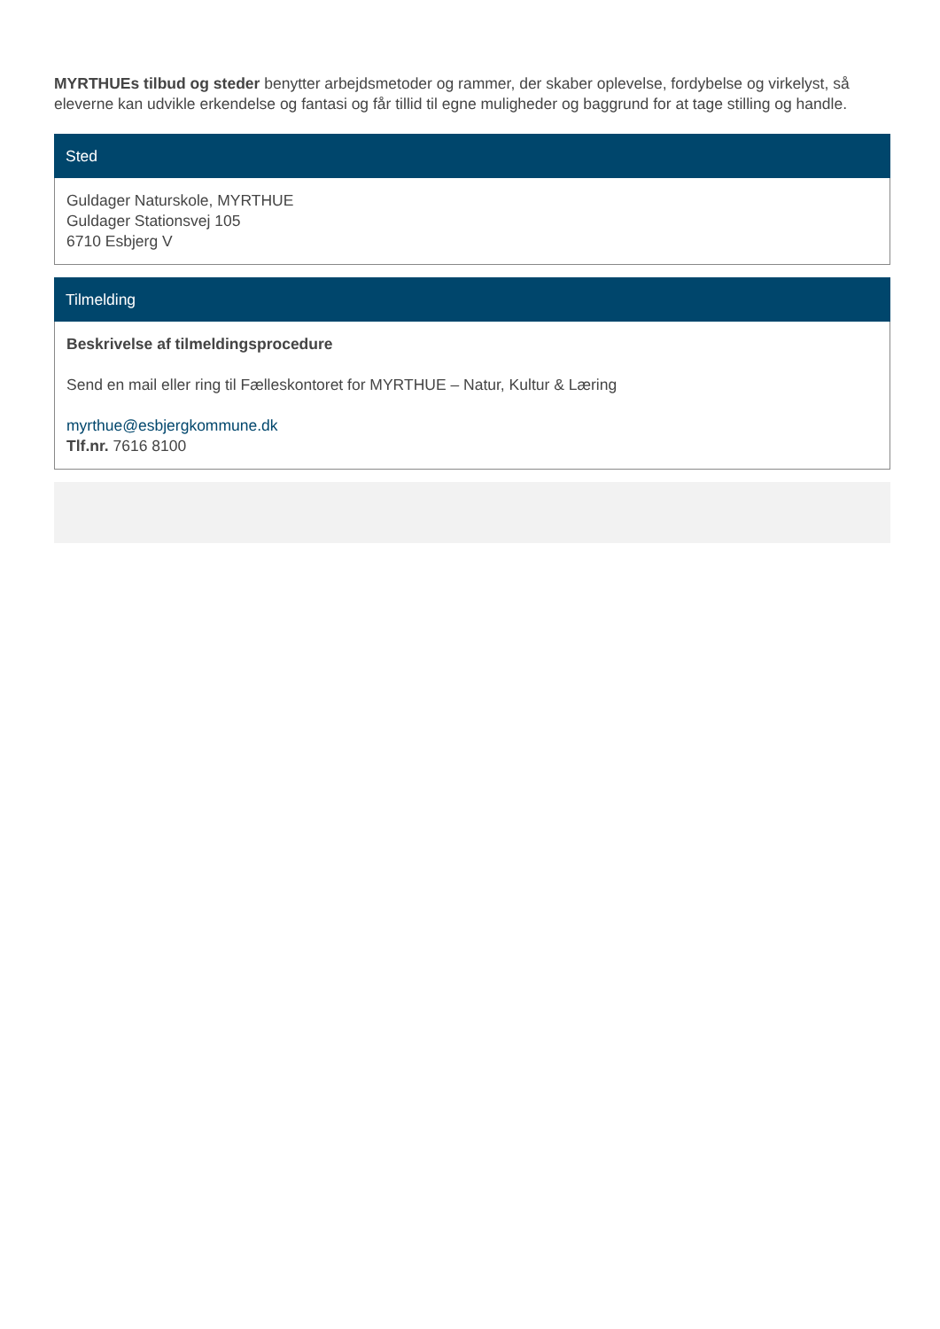MYRTHUEs tilbud og steder benytter arbejdsmetoder og rammer, der skaber oplevelse, fordybelse og virkelyst, så eleverne kan udvikle erkendelse og fantasi og får tillid til egne muligheder og baggrund for at tage stilling og handle.
Sted
Guldager Naturskole, MYRTHUE
Guldager Stationsvej 105
6710 Esbjerg V
Tilmelding
Beskrivelse af tilmeldingsprocedure
Send en mail eller ring til Fælleskontoret for MYRTHUE – Natur, Kultur & Læring
myrthue@esbjergkommune.dk
Tlf.nr. 7616 8100